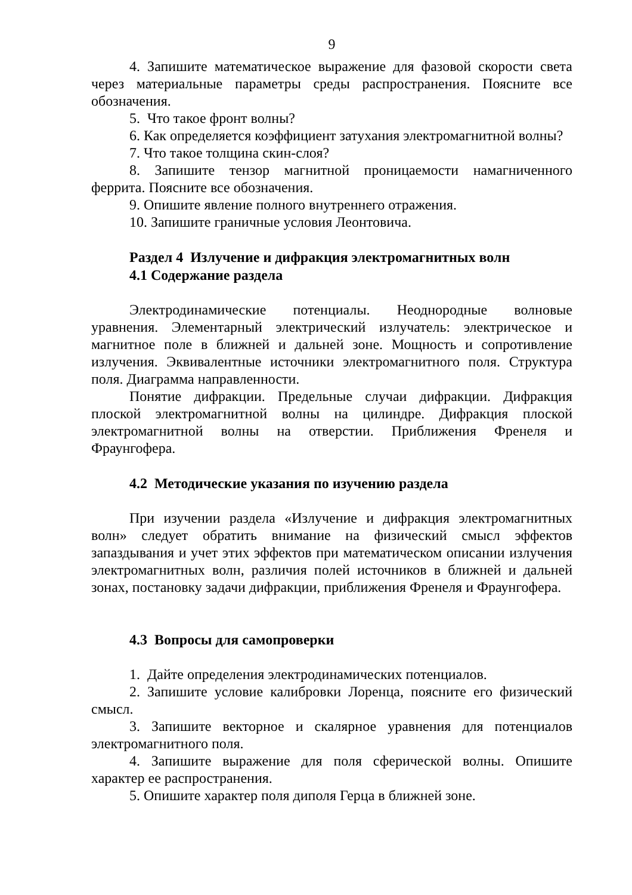9
4. Запишите математическое выражение для фазовой скорости света через материальные параметры среды распространения. Поясните все обозначения.
5. Что такое фронт волны?
6. Как определяется коэффициент затухания электромагнитной волны?
7. Что такое толщина скин-слоя?
8. Запишите тензор магнитной проницаемости намагниченного феррита. Поясните все обозначения.
9. Опишите явление полного внутреннего отражения.
10. Запишите граничные условия Леонтовича.
Раздел 4 Излучение и дифракция электромагнитных волн
4.1 Содержание раздела
Электродинамические потенциалы. Неоднородные волновые уравнения. Элементарный электрический излучатель: электрическое и магнитное поле в ближней и дальней зоне. Мощность и сопротивление излучения. Эквивалентные источники электромагнитного поля. Структура поля. Диаграмма направленности.
Понятие дифракции. Предельные случаи дифракции. Дифракция плоской электромагнитной волны на цилиндре. Дифракция плоской электромагнитной волны на отверстии. Приближения Френеля и Фраунгофера.
4.2 Методические указания по изучению раздела
При изучении раздела «Излучение и дифракция электромагнитных волн» следует обратить внимание на физический смысл эффектов запаздывания и учет этих эффектов при математическом описании излучения электромагнитных волн, различия полей источников в ближней и дальней зонах, постановку задачи дифракции, приближения Френеля и Фраунгофера.
4.3 Вопросы для самопроверки
1. Дайте определения электродинамических потенциалов.
2. Запишите условие калибровки Лоренца, поясните его физический смысл.
3. Запишите векторное и скалярное уравнения для потенциалов электромагнитного поля.
4. Запишите выражение для поля сферической волны. Опишите характер ее распространения.
5. Опишите характер поля диполя Герца в ближней зоне.